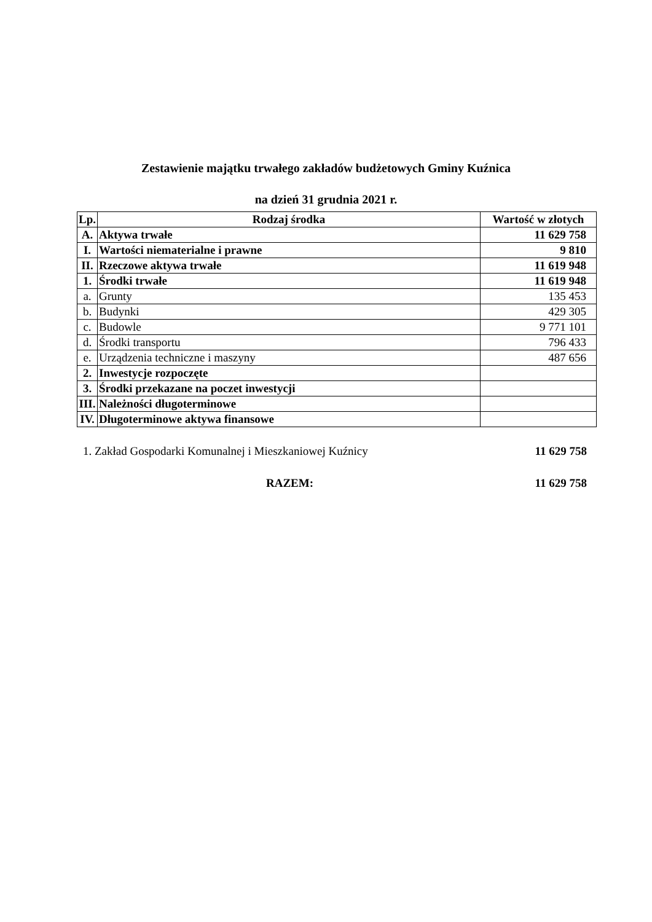Zestawienie majątku trwałego zakładów budżetowych Gminy Kuźnica
na dzień 31 grudnia 2021 r.
| Lp. | Rodzaj środka | Wartość w złotych |
| --- | --- | --- |
| A. | Aktywa trwałe | 11 629 758 |
| I. | Wartości niematerialne i prawne | 9 810 |
| II. | Rzeczowe aktywa trwałe | 11 619 948 |
| 1. | Środki trwałe | 11 619 948 |
| a. | Grunty | 135 453 |
| b. | Budynki | 429 305 |
| c. | Budowle | 9 771 101 |
| d. | Środki transportu | 796 433 |
| e. | Urządzenia techniczne i maszyny | 487 656 |
| 2. | Inwestycje rozpoczęte | |
| 3. | Środki przekazane na poczet inwestycji | |
| III. | Należności długoterminowe | |
| IV. | Długoterminowe aktywa finansowe | |
1. Zakład Gospodarki Komunalnej i Mieszkaniowej Kuźnicy 11 629 758
RAZEM: 11 629 758